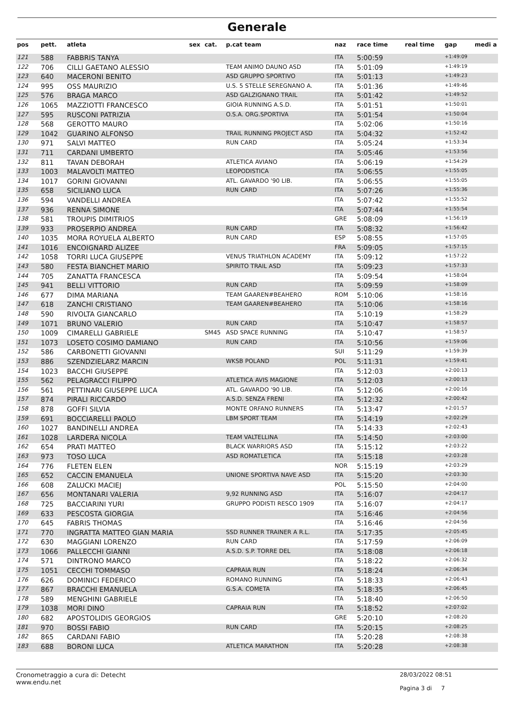Generale
| pos | pett. | atleta | sex | cat. | p.cat team | naz | race time | real time | gap | medi a |
| --- | --- | --- | --- | --- | --- | --- | --- | --- | --- | --- |
| 121 | 588 | FABBRIS TANYA | | | | ITA | 5:00:59 | | +1:49:09 | |
| 122 | 706 | CILLI GAETANO ALESSIO | | | TEAM ANIMO DAUNO ASD | ITA | 5:01:09 | | +1:49:19 | |
| 123 | 640 | MACERONI BENITO | | | ASD GRUPPO SPORTIVO | ITA | 5:01:13 | | +1:49:23 | |
| 124 | 995 | OSS MAURIZIO | | | U.S. 5 STELLE SEREGNANO A. | ITA | 5:01:36 | | +1:49:46 | |
| 125 | 576 | BRAGA MARCO | | | ASD GALZIGNANO TRAIL | ITA | 5:01:42 | | +1:49:52 | |
| 126 | 1065 | MAZZIOTTI FRANCESCO | | | GIOIA RUNNING A.S.D. | ITA | 5:01:51 | | +1:50:01 | |
| 127 | 595 | RUSCONI PATRIZIA | | | O.S.A. ORG.SPORTIVA | ITA | 5:01:54 | | +1:50:04 | |
| 128 | 568 | GEROTTO MAURO | | | | ITA | 5:02:06 | | +1:50:16 | |
| 129 | 1042 | GUARINO ALFONSO | | | TRAIL RUNNING PROJECT ASD | ITA | 5:04:32 | | +1:52:42 | |
| 130 | 971 | SALVI MATTEO | | | RUN CARD | ITA | 5:05:24 | | +1:53:34 | |
| 131 | 711 | CARDANI UMBERTO | | | | ITA | 5:05:46 | | +1:53:56 | |
| 132 | 811 | TAVAN DEBORAH | | | ATLETICA AVIANO | ITA | 5:06:19 | | +1:54:29 | |
| 133 | 1003 | MALAVOLTI MATTEO | | | LEOPODISTICA | ITA | 5:06:55 | | +1:55:05 | |
| 134 | 1017 | GORINI GIOVANNI | | | ATL. GAVARDO '90 LIB. | ITA | 5:06:55 | | +1:55:05 | |
| 135 | 658 | SICILIANO LUCA | | | RUN CARD | ITA | 5:07:26 | | +1:55:36 | |
| 136 | 594 | VANDELLI ANDREA | | | | ITA | 5:07:42 | | +1:55:52 | |
| 137 | 936 | RENNA SIMONE | | | | ITA | 5:07:44 | | +1:55:54 | |
| 138 | 581 | TROUPIS DIMITRIOS | | | | GRE | 5:08:09 | | +1:56:19 | |
| 139 | 933 | PROSERPIO ANDREA | | | RUN CARD | ITA | 5:08:32 | | +1:56:42 | |
| 140 | 1035 | MORA ROYUELA ALBERTO | | | RUN CARD | ESP | 5:08:55 | | +1:57:05 | |
| 141 | 1016 | ENCOIGNARD ALIZEE | | | | FRA | 5:09:05 | | +1:57:15 | |
| 142 | 1058 | TORRI LUCA GIUSEPPE | | | VENUS TRIATHLON ACADEMY | ITA | 5:09:12 | | +1:57:22 | |
| 143 | 580 | FESTA BIANCHET MARIO | | | SPIRITO TRAIL ASD | ITA | 5:09:23 | | +1:57:33 | |
| 144 | 705 | ZANATTA FRANCESCA | | | | ITA | 5:09:54 | | +1:58:04 | |
| 145 | 941 | BELLI VITTORIO | | | RUN CARD | ITA | 5:09:59 | | +1:58:09 | |
| 146 | 677 | DIMA MARIANA | | | TEAM GAAREN#BEAHERO | ROM | 5:10:06 | | +1:58:16 | |
| 147 | 618 | ZANCHI CRISTIANO | | | TEAM GAAREN#BEAHERO | ITA | 5:10:06 | | +1:58:16 | |
| 148 | 590 | RIVOLTA GIANCARLO | | | | ITA | 5:10:19 | | +1:58:29 | |
| 149 | 1071 | BRUNO VALERIO | | | RUN CARD | ITA | 5:10:47 | | +1:58:57 | |
| 150 | 1009 | CIMARELLI GABRIELE | | SM45 | ASD SPACE RUNNING | ITA | 5:10:47 | | +1:58:57 | |
| 151 | 1073 | LOSETO COSIMO DAMIANO | | | RUN CARD | ITA | 5:10:56 | | +1:59:06 | |
| 152 | 586 | CARBONETTI GIOVANNI | | | | SUI | 5:11:29 | | +1:59:39 | |
| 153 | 886 | SZENDZIELARZ MARCIN | | | WKSB POLAND | POL | 5:11:31 | | +1:59:41 | |
| 154 | 1023 | BACCHI GIUSEPPE | | | | ITA | 5:12:03 | | +2:00:13 | |
| 155 | 562 | PELAGRACCI FILIPPO | | | ATLETICA AVIS MAGIONE | ITA | 5:12:03 | | +2:00:13 | |
| 156 | 561 | PETTINARI GIUSEPPE LUCA | | | ATL. GAVARDO '90 LIB. | ITA | 5:12:06 | | +2:00:16 | |
| 157 | 874 | PIRALI RICCARDO | | | A.S.D. SENZA FRENI | ITA | 5:12:32 | | +2:00:42 | |
| 158 | 878 | GOFFI SILVIA | | | MONTE ORFANO RUNNERS | ITA | 5:13:47 | | +2:01:57 | |
| 159 | 691 | BOCCIARELLI PAOLO | | | LBM SPORT TEAM | ITA | 5:14:19 | | +2:02:29 | |
| 160 | 1027 | BANDINELLI ANDREA | | | | ITA | 5:14:33 | | +2:02:43 | |
| 161 | 1028 | LARDERA NICOLA | | | TEAM VALTELLINA | ITA | 5:14:50 | | +2:03:00 | |
| 162 | 654 | PRATI MATTEO | | | BLACK WARRIORS ASD | ITA | 5:15:12 | | +2:03:22 | |
| 163 | 973 | TOSO LUCA | | | ASD ROMATLETICA | ITA | 5:15:18 | | +2:03:28 | |
| 164 | 776 | FLETEN ELEN | | | | NOR | 5:15:19 | | +2:03:29 | |
| 165 | 652 | CACCIN EMANUELA | | | UNIONE SPORTIVA NAVE ASD | ITA | 5:15:20 | | +2:03:30 | |
| 166 | 608 | ZALUCKI MACIEJ | | | | POL | 5:15:50 | | +2:04:00 | |
| 167 | 656 | MONTANARI VALERIA | | | 9,92 RUNNING ASD | ITA | 5:16:07 | | +2:04:17 | |
| 168 | 725 | BACCIARINI YURI | | | GRUPPO PODISTI RESCO 1909 | ITA | 5:16:07 | | +2:04:17 | |
| 169 | 633 | PESCOSTA GIORGIA | | | | ITA | 5:16:46 | | +2:04:56 | |
| 170 | 645 | FABRIS THOMAS | | | | ITA | 5:16:46 | | +2:04:56 | |
| 171 | 770 | INGRATTA MATTEO GIAN MARIA | | | SSD RUNNER TRAINER A R.L. | ITA | 5:17:35 | | +2:05:45 | |
| 172 | 630 | MAGGIANI LORENZO | | | RUN CARD | ITA | 5:17:59 | | +2:06:09 | |
| 173 | 1066 | PALLECCHI GIANNI | | | A.S.D. S.P. TORRE DEL | ITA | 5:18:08 | | +2:06:18 | |
| 174 | 571 | DINTRONO MARCO | | | | ITA | 5:18:22 | | +2:06:32 | |
| 175 | 1051 | CECCHI TOMMASO | | | CAPRAIA RUN | ITA | 5:18:24 | | +2:06:34 | |
| 176 | 626 | DOMINICI FEDERICO | | | ROMANO RUNNING | ITA | 5:18:33 | | +2:06:43 | |
| 177 | 867 | BRACCHI EMANUELA | | | G.S.A. COMETA | ITA | 5:18:35 | | +2:06:45 | |
| 178 | 589 | MENGHINI GABRIELE | | | | ITA | 5:18:40 | | +2:06:50 | |
| 179 | 1038 | MORI DINO | | | CAPRAIA RUN | ITA | 5:18:52 | | +2:07:02 | |
| 180 | 682 | APOSTOLIDIS GEORGIOS | | | | GRE | 5:20:10 | | +2:08:20 | |
| 181 | 970 | BOSSI FABIO | | | RUN CARD | ITA | 5:20:15 | | +2:08:25 | |
| 182 | 865 | CARDANI FABIO | | | | ITA | 5:20:28 | | +2:08:38 | |
| 183 | 688 | BORONI LUCA | | | ATLETICA MARATHON | ITA | 5:20:28 | | +2:08:38 | |
Cronometraggio a cura di: Detecht
www.endu.net
28/03/2022 08:51
Pagina 3 di 7